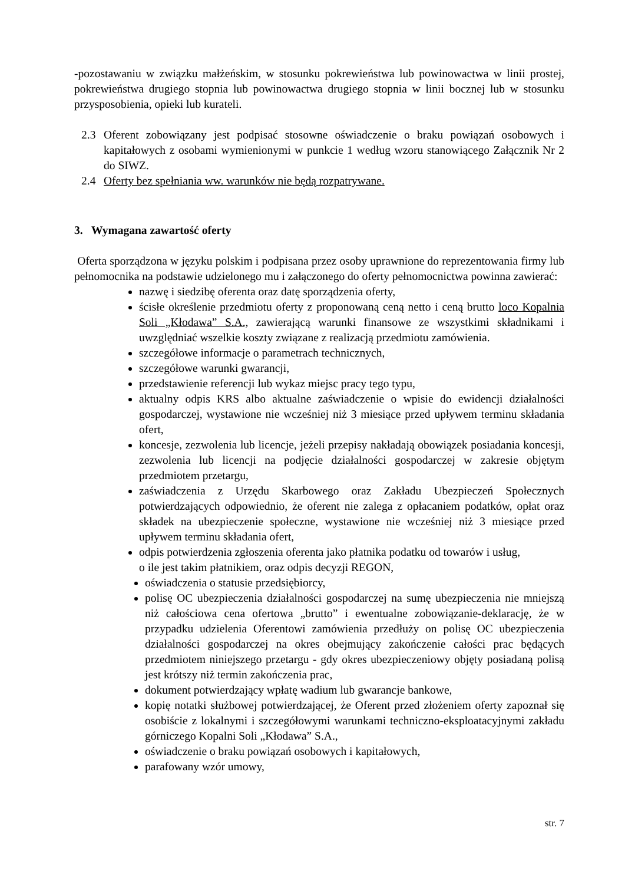-pozostawaniu w związku małżeńskim, w stosunku pokrewieństwa lub powinowactwa w linii prostej, pokrewieństwa drugiego stopnia lub powinowactwa drugiego stopnia w linii bocznej lub w stosunku przysposobienia, opieki lub kurateli.
2.3 Oferent zobowiązany jest podpisać stosowne oświadczenie o braku powiązań osobowych i kapitałowych z osobami wymienionymi w punkcie 1 według wzoru stanowiącego Załącznik Nr 2 do SIWZ.
2.4 Oferty bez spełniania ww. warunków nie będą rozpatrywane.
3. Wymagana zawartość oferty
Oferta sporządzona w języku polskim i podpisana przez osoby uprawnione do reprezentowania firmy lub pełnomocnika na podstawie udzielonego mu i załączonego do oferty pełnomocnictwa powinna zawierać:
nazwę i siedzibę oferenta oraz datę sporządzenia oferty,
ścisłe określenie przedmiotu oferty z proponowaną ceną netto i ceną brutto loco Kopalnia Soli „Kłodawa” S.A., zawierającą warunki finansowe ze wszystkimi składnikami i uwzględniać wszelkie koszty związane z realizacją przedmiotu zamówienia.
szczegółowe informacje o parametrach technicznych,
szczegółowe warunki gwarancji,
przedstawienie referencji lub wykaz miejsc pracy tego typu,
aktualny odpis KRS albo aktualne zaświadczenie o wpisie do ewidencji działalności gospodarczej, wystawione nie wcześniej niż 3 miesiące przed upływem terminu składania ofert,
koncesje, zezwolenia lub licencje, jeżeli przepisy nakładają obowiązek posiadania koncesji, zezwolenia lub licencji na podjęcie działalności gospodarczej w zakresie objętym przedmiotem przetargu,
zaświadczenia z Urzędu Skarbowego oraz Zakładu Ubezpieczeń Społecznych potwierdzających odpowiednio, że oferent nie zalega z opłacaniem podatków, opłat oraz składek na ubezpieczenie społeczne, wystawione nie wcześniej niż 3 miesiące przed upływem terminu składania ofert,
odpis potwierdzenia zgłoszenia oferenta jako płatnika podatku od towarów i usług,
o ile jest takim płatnikiem, oraz odpis decyzji REGON,
oświadczenia o statusie przedsiębiorcy,
polisę OC ubezpieczenia działalności gospodarczej na sumę ubezpieczenia nie mniejszą niż całościowa cena ofertowa „brutto” i ewentualne zobowiązanie-deklarację, że w przypadku udzielenia Oferentowi zamówienia przedłuży on polisę OC ubezpieczenia działalności gospodarczej na okres obejmujący zakończenie całości prac będących przedmiotem niniejszego przetargu - gdy okres ubezpieczeniowy objęty posiadaną polisą jest krótszy niż termin zakończenia prac,
dokument potwierdzający wpłatę wadium lub gwarancje bankowe,
kopię notatki służbowej potwierdzającej, że Oferent przed złożeniem oferty zapoznał się osobiście z lokalnymi i szczegółowymi warunkami techniczno-eksploatacyjnymi zakładu górniczego Kopalni Soli „Kłodawa” S.A.,
oświadczenie o braku powiązań osobowych i kapitałowych,
parafowany wzór umowy,
str. 7